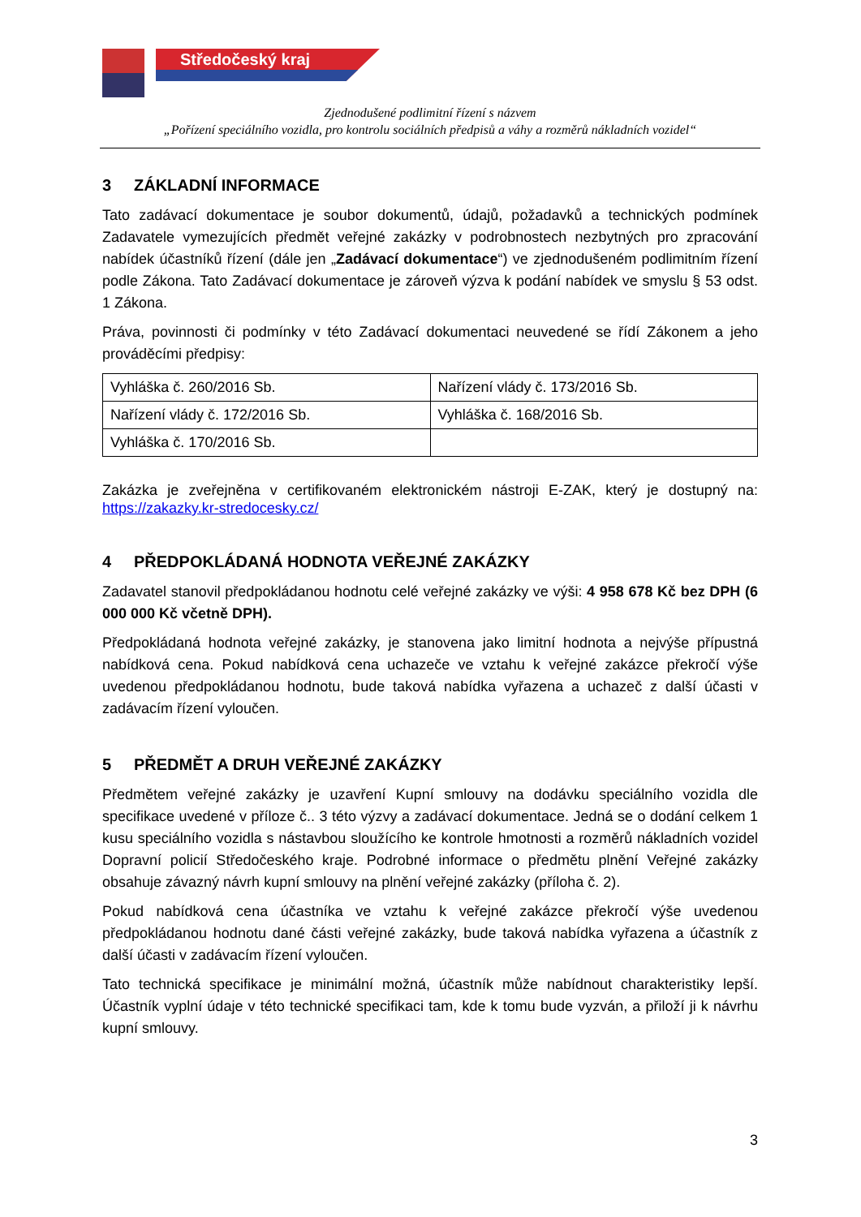Středočeský kraj
Zjednodušené podlimitní řízení s názvem
„Pořízení speciálního vozidla, pro kontrolu sociálních předpisů a váhy a rozměrů nákladních vozidel“
3 ZÁKLADNÍ INFORMACE
Tato zadávací dokumentace je soubor dokumentů, údajů, požadavků a technických podmínek Zadavatele vymezujících předmět veřejné zakázky v podrobnostech nezbytných pro zpracování nabídek účastníků řízení (dále jen „Zadávací dokumentace“) ve zjednodušeném podlimitním řízení podle Zákona. Tato Zadávací dokumentace je zároveň výzva k podání nabídek ve smyslu § 53 odst. 1 Zákona.
Práva, povinnosti či podmínky v této Zadávací dokumentaci neuvedené se řídí Zákonem a jeho prováděcími předpisy:
| Vyhláška č. 260/2016 Sb. | Nařízení vlády č. 173/2016 Sb. |
| Nařízení vlády č. 172/2016 Sb. | Vyhláška č. 168/2016 Sb. |
| Vyhláška č. 170/2016 Sb. | |
Zakázka je zveřejněna v certifikovaném elektronickém nástroji E-ZAK, který je dostupný na: https://zakazky.kr-stredocesky.cz/
4 PŘEDPOKLÁDANÁ HODNOTA VEŘEJNÉ ZAKÁZKY
Zadavatel stanovil předpokládanou hodnotu celé veřejné zakázky ve výši: 4 958 678 Kč bez DPH (6 000 000 Kč včetně DPH).
Předpokládaná hodnota veřejné zakázky, je stanovena jako limitní hodnota a nejvýše přípustná nabídková cena. Pokud nabídková cena uchazeče ve vztahu k veřejné zakázce překročí výše uvedenou předpokládanou hodnotu, bude taková nabídka vyřazena a uchazeč z další účasti v zadávacím řízení vyloučen.
5 PŘEDMĚT A DRUH VEŘEJNÉ ZAKÁZKY
Předmětem veřejné zakázky je uzavření Kupní smlouvy na dodávku speciálního vozidla dle specifikace uvedené v příloze č.. 3 této výzvy a zadávací dokumentace. Jedná se o dodání celkem 1 kusu speciálního vozidla s nástavbou sloužícího ke kontrole hmotnosti a rozměrů nákladních vozidel Dopravní policií Středočeského kraje. Podrobné informace o předmětu plnění Veřejné zakázky obsahuje závazný návrh kupní smlouvy na plnění veřejné zakázky (příloha č. 2).
Pokud nabídková cena účastníka ve vztahu k veřejné zakázce překročí výše uvedenou předpokládanou hodnotu dané části veřejné zakázky, bude taková nabídka vyřazena a účastník z další účasti v zadávacím řízení vyloučen.
Tato technická specifikace je minimální možná, účastník může nabídnout charakteristiky lepší. Účastník vyplní údaje v této technické specifikaci tam, kde k tomu bude vyzván, a přiloží ji k návrhu kupní smlouvy.
3